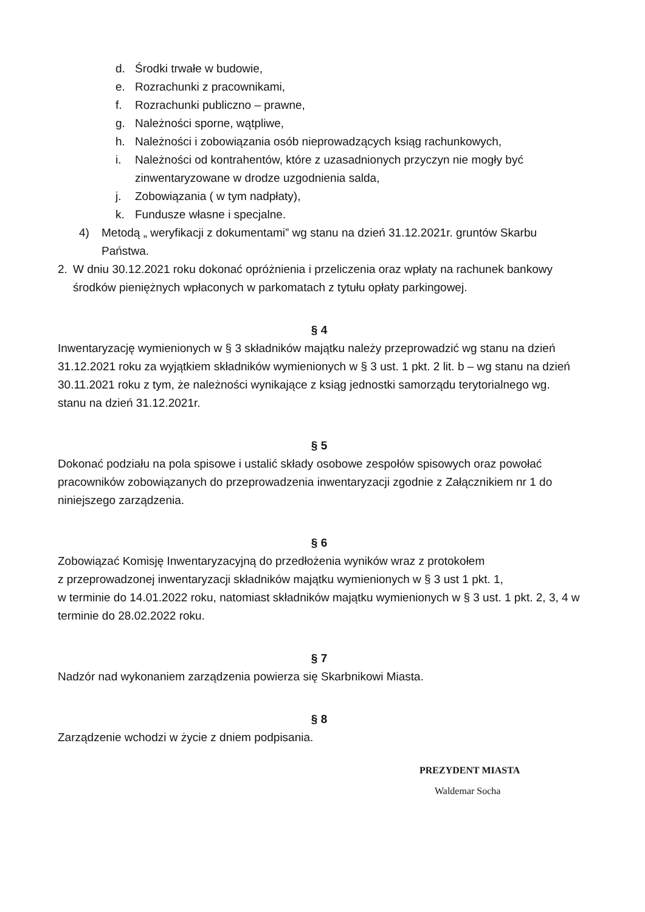d. Środki trwałe w budowie,
e. Rozrachunki z pracownikami,
f. Rozrachunki publiczno – prawne,
g. Należności sporne, wątpliwe,
h. Należności i zobowiązania osób nieprowadzących ksiąg rachunkowych,
i. Należności od kontrahentów, które z uzasadnionych przyczyn nie mogły być zinwentaryzowane w drodze uzgodnienia salda,
j. Zobowiązania ( w tym nadpłaty),
k. Fundusze własne i specjalne.
4) Metodą „ weryfikacji z dokumentami” wg stanu na dzień 31.12.2021r. gruntów Skarbu Państwa.
2. W dniu 30.12.2021 roku dokonać opróżnienia i przeliczenia oraz wpłaty na rachunek bankowy środków pieniężnych wpłaconych w parkomatach z tytułu opłaty parkingowej.
§ 4
Inwentaryzację wymienionych w § 3 składników majątku należy przeprowadzić wg stanu na dzień 31.12.2021 roku za wyjątkiem składników wymienionych w § 3 ust. 1 pkt. 2 lit. b – wg stanu na dzień 30.11.2021 roku z tym, że należności wynikające z ksiąg jednostki samorządu terytorialnego wg. stanu na dzień 31.12.2021r.
§ 5
Dokonać podziału na pola spisowe i ustalić składy osobowe zespołów spisowych oraz powołać pracowników zobowiązanych do przeprowadzenia inwentaryzacji zgodnie z Załącznikiem nr 1 do niniejszego zarządzenia.
§ 6
Zobowiązać Komisję Inwentaryzacyjną do przedłożenia wyników wraz z protokołem
z przeprowadzonej inwentaryzacji składników majątku wymienionych w § 3 ust 1 pkt. 1,
w terminie do 14.01.2022 roku, natomiast składników majątku wymienionych w § 3 ust. 1 pkt. 2, 3, 4 w terminie do 28.02.2022 roku.
§ 7
Nadzór nad wykonaniem zarządzenia powierza się Skarbnikowi Miasta.
§ 8
Zarządzenie wchodzi w życie z dniem podpisania.
PREZYDENT MIASTA
Waldemar Socha